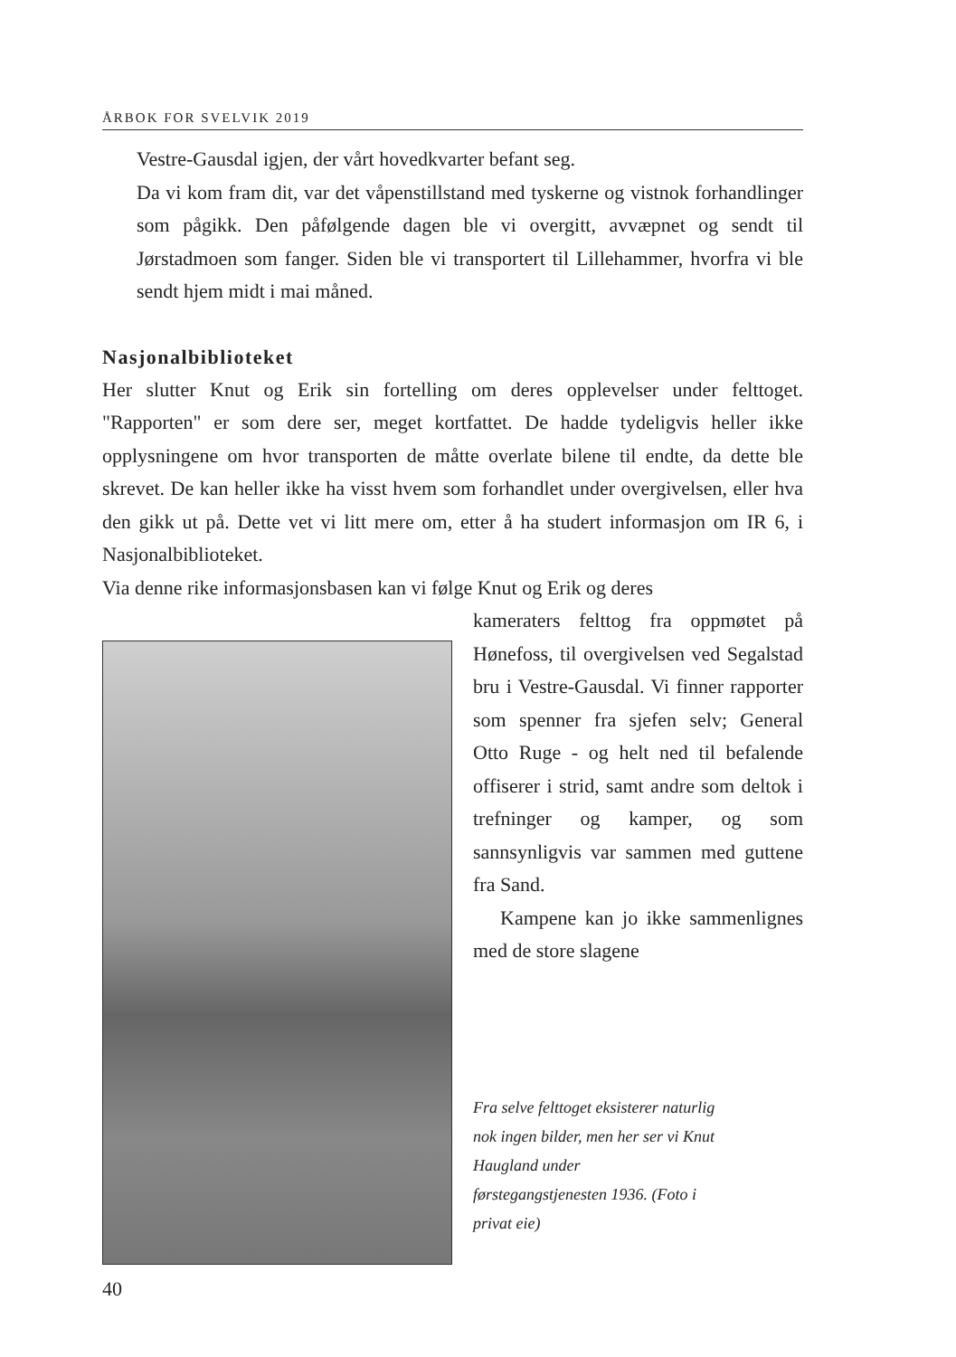ÅRBOK FOR SVELVIK 2019
Vestre-Gausdal igjen, der vårt hovedkvarter befant seg.
Da vi kom fram dit, var det våpenstillstand med tyskerne og vistnok forhandlinger som pågikk. Den påfølgende dagen ble vi overgitt, avvæpnet og sendt til Jørstadmoen som fanger. Siden ble vi transportert til Lillehammer, hvorfra vi ble sendt hjem midt i mai måned.
Nasjonalbiblioteket
Her slutter Knut og Erik sin fortelling om deres opplevelser under felt­toget. "Rapporten" er som dere ser, meget kortfattet. De hadde tydeligvis heller ikke opplysningene om hvor transporten de måtte overlate bilene til endte, da dette ble skrevet. De kan heller ikke ha visst hvem som forhandlet under overgivelsen, eller hva den gikk ut på. Dette vet vi litt mere om, etter å ha studert informasjon om IR 6, i Nasjonalbiblioteket.
Via denne rike informasjonsbasen kan vi følge Knut og Erik og deres
kameraters felttog fra opp­møtet på Hønefoss, til over­givelsen ved Segalstad bru i Vestre-Gausdal. Vi finner rapporter som spenner fra sjefen selv; General Otto Ruge - og helt ned til befalende offiserer i strid, samt andre som deltok i trefninger og kamper, og som sannsynligvis var sammen med guttene fra Sand.
Kampene kan jo ikke sam­menlignes med de store slagene
Fra selve felttoget eksisterer naturlig nok ingen bilder, men her ser vi Knut Haugland under førstegangstjenesten 1936. (Foto i privat eie)
40